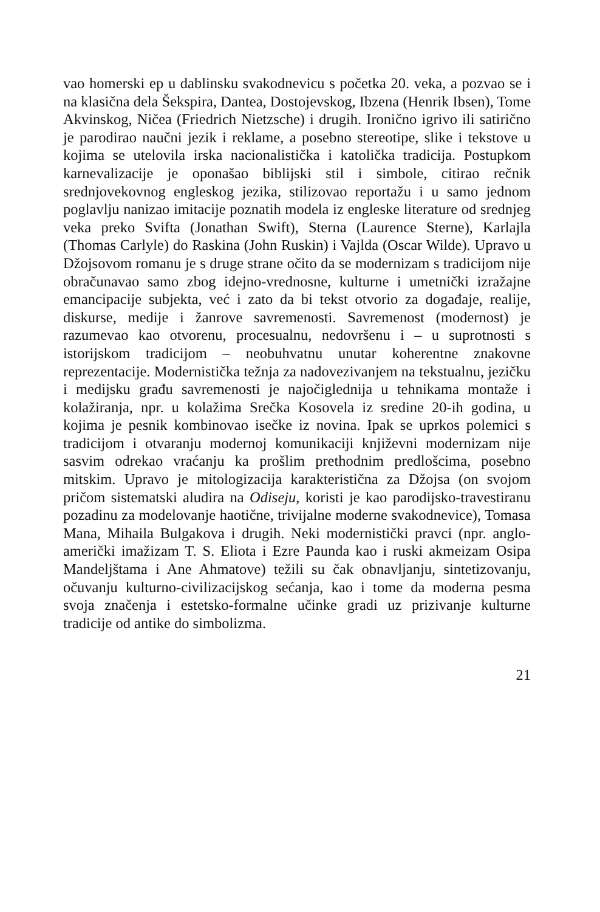vao homerski ep u dablinsku svakodnevicu s početka 20. veka, a pozvao se i na klasična dela Šekspira, Dantea, Dostojevskog, Ibzena (Henrik Ibsen), Tome Akvinskog, Ničea (Friedrich Nietzsche) i drugih. Ironično igrivo ili satirično je parodirao naučni jezik i reklame, a posebno stereotipe, slike i tekstove u kojima se utelovila irska nacionalistička i katolička tradicija. Postupkom karnevalizacije je oponašao biblijski stil i simbole, citirao rečnik srednjovekovnog engleskog jezika, stilizovao reportažu i u samo jednom poglavlju nanizao imitacije poznatih modela iz engleske literature od srednjeg veka preko Svifta (Jonathan Swift), Sterna (Laurence Sterne), Karlajla (Thomas Carlyle) do Raskina (John Ruskin) i Vajlda (Oscar Wilde). Upravo u Džojsovom romanu je s druge strane očito da se modernizam s tradicijom nije obračunavao samo zbog idejno-vrednosne, kulturne i umetnički izražajne emancipacije subjekta, već i zato da bi tekst otvorio za događaje, realije, diskurse, medije i žanrove savremenosti. Savremenost (modernost) je razumevao kao otvorenu, procesualnu, nedovršenu i – u suprotnosti s istorijskom tradicijom – neobuhvatnu unutar koherentne znakovne reprezentacije. Modernistička težnja za nadovezivanjem na tekstualnu, jezičku i medijsku građu savremenosti je najočiglednija u tehnikama montaže i kolažiranja, npr. u kolažima Srečka Kosovela iz sredine 20-ih godina, u kojima je pesnik kombinovao isečke iz novina. Ipak se uprkos polemici s tradicijom i otvaranju modernoj komunikaciji književni modernizam nije sasvim odrekao vraćanju ka prošlim prethodnim predlošcima, posebno mitskim. Upravo je mitologizacija karakteristična za Džojsa (on svojom pričom sistematski aludira na Odiseju, koristi je kao parodijsko-travestiranu pozadinu za modelovanje haotične, trivijalne moderne svakodnevice), Tomasa Mana, Mihaila Bulgakova i drugih. Neki modernistički pravci (npr. anglo-američki imažizam T. S. Eliota i Ezre Paunda kao i ruski akmeizam Osipa Mandeljštama i Ane Ahmatove) težili su čak obnavljanju, sintetizovanju, očuvanju kulturno-civilizacijskog sećanja, kao i tome da moderna pesma svoja značenja i estetsko-formalne učinke gradi uz prizivanje kulturne tradicije od antike do simbolizma.
21